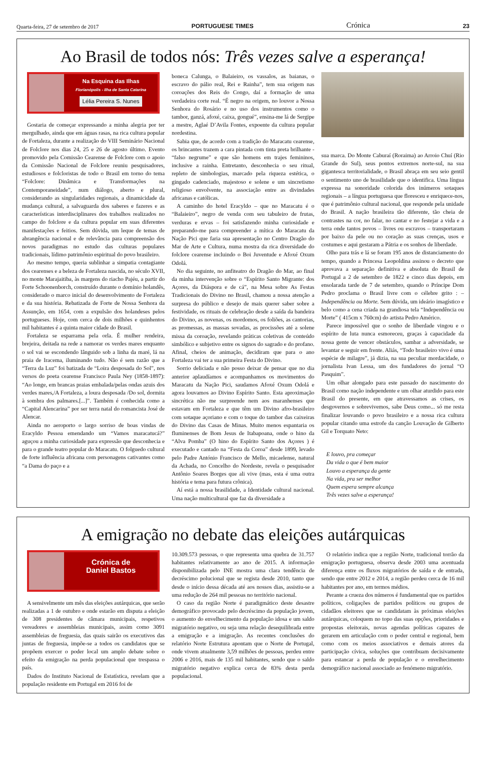Quarta-feira, 27 de setembro de 2017 PORTUGUESE TIMES Crónica 23
Ao Brasil de todos nós: Três vezes salve a esperança!
Na Esquina das Ilhas
Florianópolis - Ilha de Santa Catarina
Lélia Pereira S. Nunes
Gostaria de começar expressando a minha alegria por ter mergulhado, ainda que em águas rasas, na rica cultura popular de Fortaleza, durante a realização do VIII Seminário Nacional de Folclore nos dias 24, 25 e 26 de agosto último. Evento promovido pela Comissão Cearense de Folclore com o apoio da Comissão Nacional de Folclore reuniu pesquisadores, estudiosos e folcloristas de todo o Brasil em torno do tema “Folclore: Dinâmica e Transformações na Contemporaneidade”, num diálogo, aberto e plural, considerando as singularidades regionais, a dinamicidade da mudança cultural, a salvaguarda dos saberes e fazeres e as características interdisciplinares dos trabalhos realizados no campo do folclore e da cultura popular em suas diferentes manifestações e feitios. Sem dúvida, um leque de temas de abrangência nacional e de relevância para compreensão dos novos paradigmas no estudo das culturas populares tradicionais, lídimo patrimônio espiritual do povo brasileiro.
Ao mesmo tempo, queria sublinhar a simpatia contagiante dos cearenses e a beleza de Fortaleza nascida, no século XVII, no monte Marajaitiba, às margens do riacho Pajéu, a partir do Forte Schoonenborch, construído durante o domínio holandês, considerado o marco inicial do desenvolvimento de Fortaleza e da sua história. Rebatizada de Forte de Nossa Senhora da Assunção, em 1654, com a expulsão dos holandeses pelos portugueses. Hoje, com cerca de dois milhões e quinhentos mil habitantes é a quinta maior cidade do Brasil.
Fortaleza se esparrama pela orla. É mulher rendeira, brejeira, deitada na rede a namorar os verdes mares enquanto o sol vai se escondendo lânguido sob a linha da maré, lá na praia de Iracema, iluminando tudo. Não é sem razão que a “Terra da Luz” foi batizada de “Loira desposada do Sol”, nos versos do poeta cearense Francisco Paula Ney (1858-1897): “Ao longe, em brancas praias embalada/pelas ondas azuis dos verdes mares,/A Fortaleza, a loura desposada /Do sol, dormita à sombra dos palmares.[...]”. Também é conhecida como a “Capital Alencarina” por ser terra natal do romancista José de Alencar.
Ainda no aeroporto o largo sorriso de boas vindas de Eracyldo Pessoa emendando um “Vamos maracatucá?” aguçou a minha curiosidade para expressão que desconhecia e para o grande teatro popular do Maracatu. O folguedo cultural de forte influência africana com personagens cativantes como “a Dama do paço e a
boneca Calunga, o Balaieiro, os vassalos, as baianas, o escravo do pálio real, Rei e Rainha”, tem sua origem nas coroações dos Reis do Congo, daí a formação de uma verdadeira corte real. “É negro na origem, no louvor a Nossa Senhora do Rosário e no uso dos instrumentos como o tambor, ganzá, afoxé, caixa, gongué”, ensina-me lá de Sergipe a mestre, Aglaé D’Avila Fontes, expoente da cultura popular nordestina.
Sabia que, de acordo com a tradição do Maracatu cearense, os brincantes trazem a cara pintada com tinta preta brilhante - “falso negrume” e que são homens em trajes femininos, inclusive a rainha. Entretanto, desconhecia o seu ritual, repleto de simbologias, marcado pela riqueza estética, o gingado cadenciado, majestoso e solene e um sincretismo religioso envolvente, na associação entre as divindades africanas e católicas.
A caminho do hotel Eracyldo – que no Maracatu é o “Balaieiro”, negro de venda com seu tabuleiro de frutas, verduras e ervas – foi satisfazendo minha curiosidade e preparando-me para compreender a mítica do Maracatu da Nação Pici que faria sua apresentação no Centro Dragão do Mar de Arte e Cultura, numa mostra da rica diversidade do folclore cearense incluindo o Boi Juventude e Afoxé Oxum Odolá.
No dia seguinte, no anfiteatro do Dragão do Mar, ao final da minha intervenção sobre o “Espírito Santo Migrante: dos Açores, da Diáspora e de cá”, na Mesa sobre As Festas Tradicionais do Divino no Brasil, chamou a nossa atenção a surpresa do público e desejo de mais querer saber sobre a festividade, os rituais de celebração desde a saída da bandeira do Divino, as novenas, os mordomos, os foliões, as cantorias, as promessas, as massas sovadas, as procissões até a solene missa da coroação, revelando práticas coletivas de conteúdo simbólico e subjetivo entre os signos do sagrado e do profano. Afinal, cheios de animação, decidiram que para o ano Fortaleza vai ter a sua primeira Festa do Divino.
Sorrio deliciada e não posso deixar de pensar que no dia anterior aplaudíamos e acompanhamos os movimentos do Maracatu da Nação Pici, saudamos Afoxé Oxum Odolá e agora louvamos ao Divino Espírito Santo. Esta aproximação sincrética não me surpreende nem aos maranhenses que estavam em Fortaleza e que têm um Divino afro-brasileiro com sotaque açoriano e com o toque do tambor das caixeiras do Divino das Casas de Minas. Muito menos espantaria os fluminenses de Bom Jesus de Itabapoana, onde o hino da “Alva Pomba” (O hino do Espírito Santo dos Açores ) é executado e cantado na “Festa da Coroa” desde 1899, levado pelo Padre António Francisco de Mello, micaelense, natural da Achada, no Concelho do Nordeste, revela o pesquisador Antônio Soares Borges que ali vive (mas, esta é uma outra história e tema para futura crônica).
Aí está a nossa brasilidade, a Identidade cultural nacional. Uma nação multicultural que faz da diversidade a
sua marca. Do Monte Caburaí (Roraima) ao Arroio Chuí (Rio Grande do Sul), seus pontos extremos norte-sul, na sua gigantesca territorialidade, o Brasil abraça em seu seio gentil o sentimento uno de brasilidade que o identifica. Uma língua expressa na sonoridade colorida dos inúmeros sotaques regionais – a língua portuguesa que floresceu e enriquece-nos, que é patrimônio cultural nacional, que responde pela unidade do Brasil. A nação brasileira tão diferente, tão cheia de contrastes na cor, no falar, no cantar e no festejar a vida e a terra onde tantos povos – livres ou escravos – transportaram por baixo da pele ou no coração as suas crenças, usos e costumes e aqui gestaram a Pátria e os sonhos de liberdade.
Olho para trás e lá se foram 195 anos de distanciamento do tempo, quando a Princesa Leopoldina assinou o decreto que aprovava a separação definitiva e absoluta do Brasil de Portugal a 2 de setembro de 1822 e cinco dias depois, em ensolarada tarde de 7 de setembro, quando o Príncipe Dom Pedro proclama o Brasil livre com o célebre grito : – Independência ou Morte. Sem dúvida, um ideário imagístico e belo como a cena criada na grandiosa tela “Independência ou Morte” ( 415cm x 760cm) do artista Pedro Américo.
Parece impossível que o sonho de liberdade vingou e o espírito de luta nunca esmoreceu, graças à capacidade da nossa gente de vencer obstáculos, sambar a adversidade, se levantar e seguir em frente. Aliás, “Todo brasileiro vivo é uma espécie de milagre”, já dizia, na sua peculiar mordacidade, o jornalista Ivan Lessa, um dos fundadores do jornal “O Pasquim”.
Um olhar alongado para este passado do nascimento do Brasil como nação independente e um olhar aturdido para este Brasil do presente, em que atravessamos as crises, os desgovernos e sobrevivemos, sabe Deus como... só me resta finalizar louvando o povo brasileiro e a nossa rica cultura popular citando uma estrofe da canção Louvação de Gilberto Gil e Torquato Neto:
E louvo, pra começar
Da vida o que é bem maior
Louvo a esperança da gente
Na vida, pra ser melhor
Quem espera sempre alcança
Três vezes salve a esperança!
A emigração no debate das eleições autárquicas
Crónica de
Daniel Bastos
A sensivelmente um mês das eleições autárquicas, que serão realizadas a 1 de outubro e onde estarão em disputa a eleição de 308 presidentes de câmara municipais, respetivos vereadores e assembleias municipais, assim como 3091 assembleias de freguesia, das quais sairão os executivos das juntas de freguesia, impõe-se a todos os candidatos que se propõem exercer o poder local um amplo debate sobre o efeito da emigração na perda populacional que trespassa o país.
Dados do Instituto Nacional de Estatística, revelam que a população residente em Portugal em 2016 foi de
10.309.573 pessoas, o que representa uma quebra de 31.757 habitantes relativamente ao ano de 2015. A informação disponibilizada pelo INE mostra uma clara tendência de decréscimo polucional que se regista desde 2010, tanto que desde o início dessa década até aos nossos dias, assistiu-se a uma redução de 264 mil pessoas no território nacional.
O caso da região Norte é paradigmático deste desastre demográfico provocado pelo decréscimo da população jovem, o aumento do envelhecimento da população idosa e um saldo migratório negativo, ou seja uma relação desequilibrada entre a emigração e a imigração. As recentes conclusões do relatório Norte Estrutura apontam que o Norte de Portugal, onde vivem atualmente 3,59 milhões de pessoas, perdeu entre 2006 e 2016, mais de 135 mil habitantes, sendo que o saldo migratório negativo explica cerca de 83% desta perda populacional.
O relatório indica que a região Norte, tradicional torrão da emigração portuguesa, observa desde 2003 uma acentuada diferença entre os fluxos migratórios de saída e de entrada, sendo que entre 2012 e 2014, a região perdeu cerca de 16 mil habitantes por ano, em termos médios.
Perante a crueza dos números é fundamental que os partidos políticos, coligações de partidos políticos ou grupos de cidadãos eleitores que se candidatam às próximas eleições autárquicas, coloquem no topo das suas opções, prioridades e propostas eleitorais, novas agendas políticas capazes de gerarem em articulação com o poder central e regional, bem como com os meios associativos e demais atores da participação cívica, soluções que contribuam decisivamente para estancar a perda de população e o envelhecimento demográfico nacional associado ao fenómeno migratório.